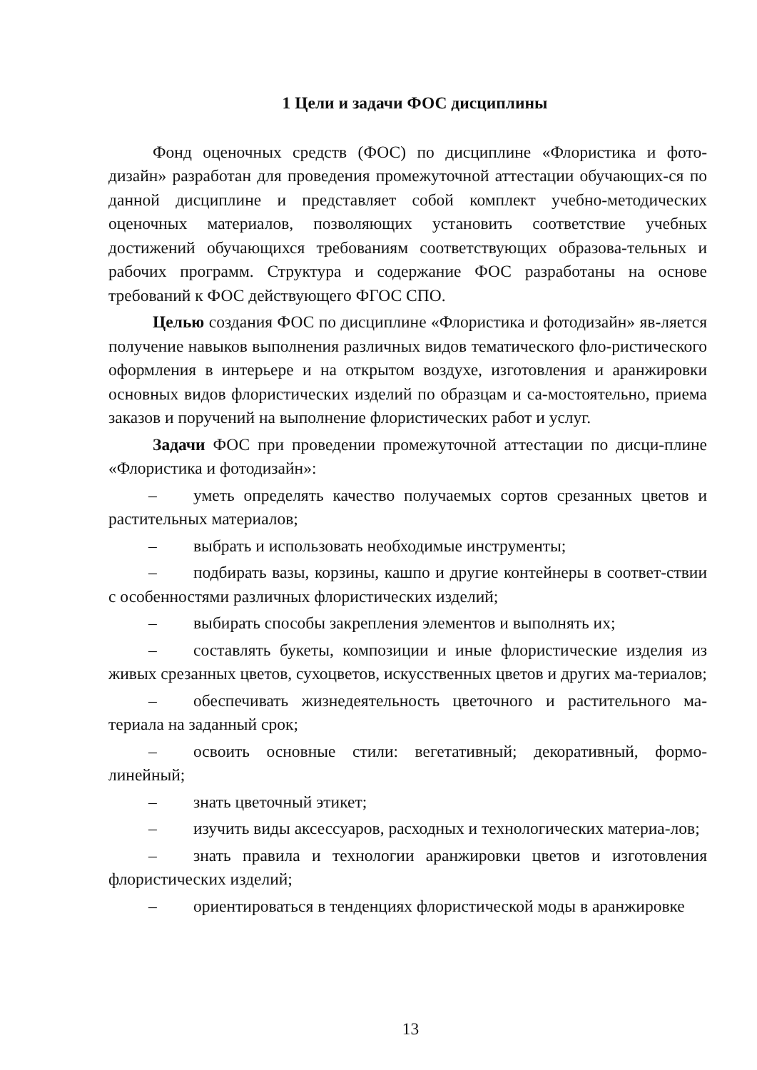1 Цели и задачи ФОС дисциплины
Фонд оценочных средств (ФОС) по дисциплине «Флористика и фото-дизайн» разработан для проведения промежуточной аттестации обучающих-ся по данной дисциплине и представляет собой комплект учебно-методических оценочных материалов, позволяющих установить соответствие учебных достижений обучающихся требованиям соответствующих образова-тельных и рабочих программ. Структура и содержание ФОС разработаны на основе требований к ФОС действующего ФГОС СПО.
Целью создания ФОС по дисциплине «Флористика и фотодизайн» яв-ляется получение навыков выполнения различных видов тематического фло-ристического оформления в интерьере и на открытом воздухе, изготовления и аранжировки основных видов флористических изделий по образцам и са-мостоятельно, приема заказов и поручений на выполнение флористических работ и услуг.
Задачи ФОС при проведении промежуточной аттестации по дисци-плине «Флористика и фотодизайн»:
– уметь определять качество получаемых сортов срезанных цветов и растительных материалов;
– выбрать и использовать необходимые инструменты;
– подбирать вазы, корзины, кашпо и другие контейнеры в соответ-ствии с особенностями различных флористических изделий;
– выбирать способы закрепления элементов и выполнять их;
– составлять букеты, композиции и иные флористические изделия из живых срезанных цветов, сухоцветов, искусственных цветов и других ма-териалов;
– обеспечивать жизнедеятельность цветочного и растительного ма-териала на заданный срок;
– освоить основные стили: вегетативный; декоративный, формо-линейный;
– знать цветочный этикет;
– изучить виды аксессуаров, расходных и технологических материа-лов;
– знать правила и технологии аранжировки цветов и изготовления флористических изделий;
– ориентироваться в тенденциях флористической моды в аранжировке
13